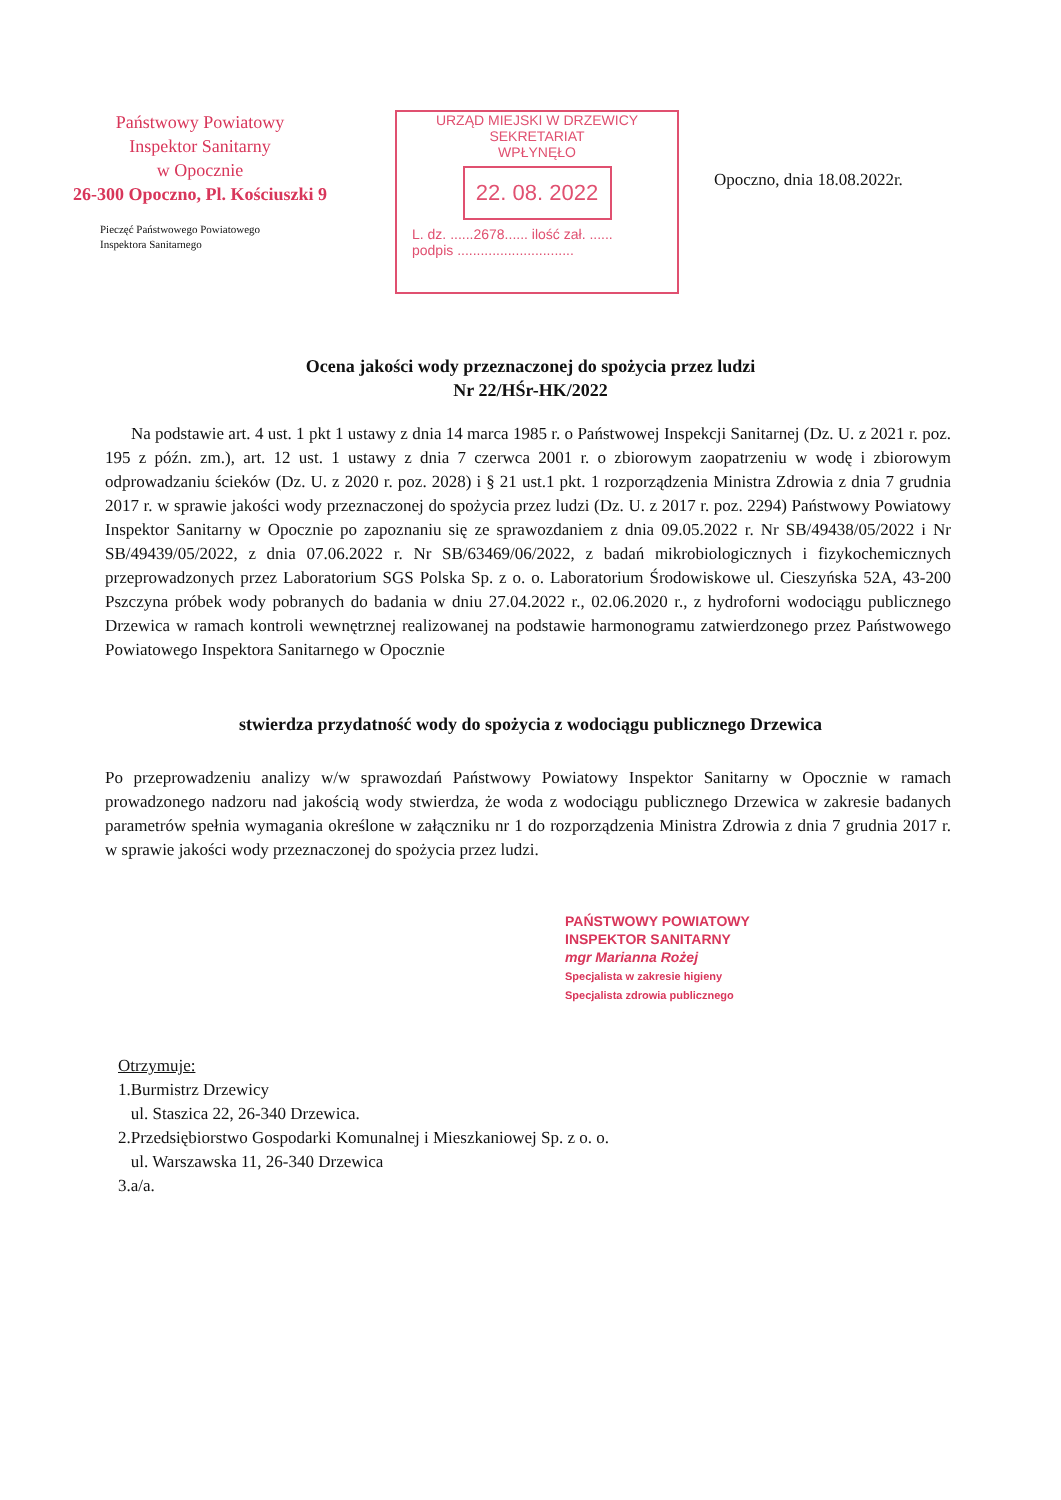Państwowy Powiatowy
Inspektor Sanitarny
w Opocznie
26-300 Opoczno, Pl. Kościuszki 9
Pieczęć Państwowego Powiatowego
Inspektora Sanitarnego
URZĄD MIEJSKI W DRZEWICY
SEKRETARIAT
WPŁYNĘŁO
22. 08. 2022
L. dz. ......2678...... ilość zał. ......
podpis ..............................
Opoczno, dnia 18.08.2022r.
Ocena jakości wody przeznaczonej do spożycia przez ludzi
Nr 22/HŚr-HK/2022
Na podstawie art. 4 ust. 1 pkt 1 ustawy z dnia 14 marca 1985 r. o Państwowej Inspekcji Sanitarnej (Dz. U. z 2021 r. poz. 195 z późn. zm.), art. 12 ust. 1 ustawy z dnia 7 czerwca 2001 r. o zbiorowym zaopatrzeniu w wodę i zbiorowym odprowadzaniu ścieków (Dz. U. z 2020 r. poz. 2028) i § 21 ust.1 pkt. 1 rozporządzenia Ministra Zdrowia z dnia 7 grudnia 2017 r. w sprawie jakości wody przeznaczonej do spożycia przez ludzi (Dz. U. z 2017 r. poz. 2294) Państwowy Powiatowy Inspektor Sanitarny w Opocznie po zapoznaniu się ze sprawozdaniem z dnia 09.05.2022 r. Nr SB/49438/05/2022 i Nr SB/49439/05/2022, z dnia 07.06.2022 r. Nr SB/63469/06/2022, z badań mikrobiologicznych i fizykochemicznych przeprowadzonych przez Laboratorium SGS Polska Sp. z o. o. Laboratorium Środowiskowe ul. Cieszyńska 52A, 43-200 Pszczyna próbek wody pobranych do badania w dniu 27.04.2022 r., 02.06.2020 r., z hydroforni wodociągu publicznego Drzewica w ramach kontroli wewnętrznej realizowanej na podstawie harmonogramu zatwierdzonego przez Państwowego Powiatowego Inspektora Sanitarnego w Opocznie
stwierdza przydatność wody do spożycia z wodociągu publicznego Drzewica
Po przeprowadzeniu analizy w/w sprawozdań Państwowy Powiatowy Inspektor Sanitarny w Opocznie w ramach prowadzonego nadzoru nad jakością wody stwierdza, że woda z wodociągu publicznego Drzewica w zakresie badanych parametrów spełnia wymagania określone w załączniku nr 1 do rozporządzenia Ministra Zdrowia z dnia 7 grudnia 2017 r. w sprawie jakości wody przeznaczonej do spożycia przez ludzi.
PAŃSTWOWY POWIATOWY
INSPEKTOR SANITARNY
mgr Marianna Rożej
Specjalista w zakresie higieny
Specjalista zdrowia publicznego
Otrzymuje:
1.Burmistrz Drzewicy
ul. Staszica 22, 26-340 Drzewica.
2.Przedsiębiorstwo Gospodarki Komunalnej i Mieszkaniowej Sp. z o. o.
ul. Warszawska 11, 26-340 Drzewica
3.a/a.